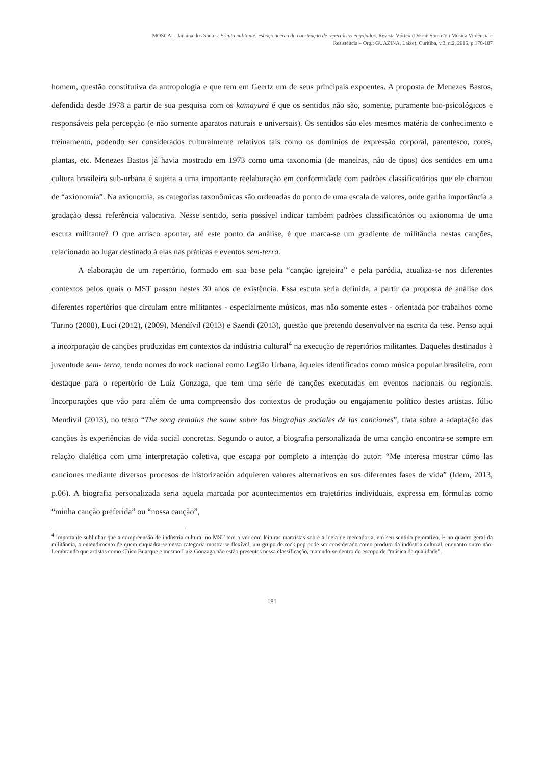MOSCAL, Janaina dos Santos. Escuta militante: esboço acerca da construção de repertórios engajados. Revista Vórtex (Dossiê Som e/ou Música Violência e
Resistência – Org.: GUAZINA, Laize), Curitiba, v.3, n.2, 2015, p.178-187
homem, questão constitutiva da antropologia e que tem em Geertz um de seus principais expoentes. A proposta de Menezes Bastos, defendida desde 1978 a partir de sua pesquisa com os kamayurá é que os sentidos não são, somente, puramente bio-psicológicos e responsáveis pela percepção (e não somente aparatos naturais e universais). Os sentidos são eles mesmos matéria de conhecimento e treinamento, podendo ser considerados culturalmente relativos tais como os domínios de expressão corporal, parentesco, cores, plantas, etc. Menezes Bastos já havia mostrado em 1973 como uma taxonomia (de maneiras, não de tipos) dos sentidos em uma cultura brasileira sub-urbana é sujeita a uma importante reelaboração em conformidade com padrões classificatórios que ele chamou de “axionomia”. Na axionomia, as categorias taxonômicas são ordenadas do ponto de uma escala de valores, onde ganha importância a gradação dessa referência valorativa. Nesse sentido, seria possível indicar também padrões classificatórios ou axionomia de uma escuta militante? O que arrisco apontar, até este ponto da análise, é que marca-se um gradiente de militância nestas canções, relacionado ao lugar destinado à elas nas práticas e eventos sem-terra.
A elaboração de um repertório, formado em sua base pela “canção igrejeira” e pela paródia, atualiza-se nos diferentes contextos pelos quais o MST passou nestes 30 anos de existência. Essa escuta seria definida, a partir da proposta de análise dos diferentes repertórios que circulam entre militantes - especialmente músicos, mas não somente estes - orientada por trabalhos como Turino (2008), Luci (2012), (2009), Mendívil (2013) e Szendi (2013), questão que pretendo desenvolver na escrita da tese. Penso aqui a incorporação de canções produzidas em contextos da indústria cultural<sup>4</sup> na execução de repertórios militantes. Daqueles destinados à juventude sem- terra, tendo nomes do rock nacional como Legião Urbana, àqueles identificados como música popular brasileira, com destaque para o repertório de Luiz Gonzaga, que tem uma série de canções executadas em eventos nacionais ou regionais. Incorporações que vão para além de uma compreensão dos contextos de produção ou engajamento político destes artistas. Júlio Mendívil (2013), no texto “The song remains the same sobre las biografias sociales de las canciones”, trata sobre a adaptação das canções às experiências de vida social concretas. Segundo o autor, a biografia personalizada de uma canção encontra-se sempre em relação dialética com uma interpretação coletiva, que escapa por completo a intenção do autor: “Me interesa mostrar cómo las canciones mediante diversos procesos de historización adquieren valores alternativos en sus diferentes fases de vida” (Idem, 2013, p.06). A biografia personalizada seria aquela marcada por acontecimentos em trajetórias individuais, expressa em fórmulas como “minha canção preferida” ou “nossa canção”,
<sup>4</sup> Importante sublinhar que a compreensão de indústria cultural no MST tem a ver com leituras marxistas sobre a ideia de mercadoria, em seu sentido pejorativo. E no quadro geral da militância, o entendimento de quem enquadra-se nessa categoria mostra-se flexível: um grupo de rock pop pode ser considerado como produto da indústria cultural, enquanto outro não. Lembrando que artistas como Chico Buarque e mesmo Luiz Gonzaga não estão presentes nessa classificação, matendo-se dentro do escopo de “música de qualidade”.
181